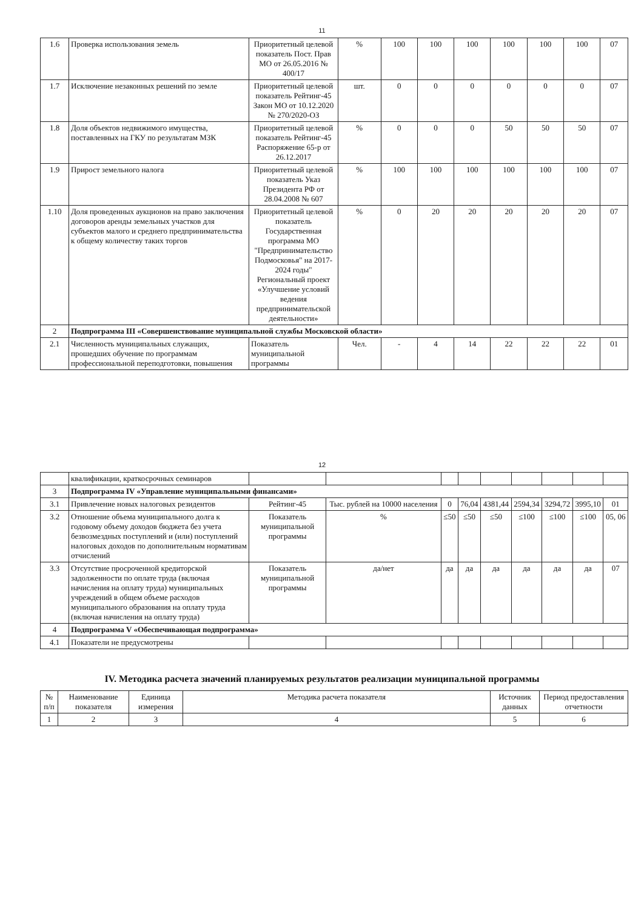11
| 1.6 | Проверка использования земель | Приоритетный целевой показатель Пост. Прав МО от 26.05.2016 № 400/17 | % | 100 | 100 | 100 | 100 | 100 | 100 | 07 |
| 1.7 | Исключение незаконных решений по земле | Приоритетный целевой показатель Рейтинг-45 Закон МО от 10.12.2020 № 270/2020-ОЗ | шт. | 0 | 0 | 0 | 0 | 0 | 0 | 07 |
| 1.8 | Доля объектов недвижимого имущества, поставленных на ГКУ по результатам МЗК | Приоритетный целевой показатель Рейтинг-45 Распоряжение 65-р от 26.12.2017 | % | 0 | 0 | 0 | 50 | 50 | 50 | 07 |
| 1.9 | Прирост земельного налога | Приоритетный целевой показатель Указ Президента РФ от 28.04.2008 № 607 | % | 100 | 100 | 100 | 100 | 100 | 100 | 07 |
| 1.10 | Доля проведенных аукционов на право заключения договоров аренды земельных участков для субъектов малого и среднего предпринимательства к общему количеству таких торгов | Приоритетный целевой показатель Государственная программа МО "Предпринимательство Подмосковья" на 2017-2024 годы" Региональный проект «Улучшение условий ведения предпринимательской деятельности» | % | 0 | 20 | 20 | 20 | 20 | 20 | 07 |
| 2 | Подпрограмма III «Совершенствование муниципальной службы Московской области» | | | | | | | | | |
| 2.1 | Численность муниципальных служащих, прошедших обучение по программам профессиональной переподготовки, повышения | Показатель муниципальной программы | Чел. | - | 4 | 14 | 22 | 22 | 22 | 01 |
12
| | квалификации, краткосрочных семинаров | | | | | | | | | |
| 3 | Подпрограмма IV «Управление муниципальными финансами» | | | | | | | | | |
| 3.1 | Привлечение новых налоговых резидентов | Рейтинг-45 | Тыс. рублей на 10000 населения | 0 | 76,04 | 4381,44 | 2594,34 | 3294,72 | 3995,10 | 01 |
| 3.2 | Отношение объема муниципального долга к годовому объему доходов бюджета без учета безвозмездных поступлений и (или) поступлений налоговых доходов по дополнительным нормативам отчислений | Показатель муниципальной программы | % | ≤50 | ≤50 | ≤50 | ≤100 | ≤100 | ≤100 | 05, 06 |
| 3.3 | Отсутствие просроченной кредиторской задолженности по оплате труда (включая начисления на оплату труда) муниципальных учреждений в общем объеме расходов муниципального образования на оплату труда (включая начисления на оплату труда) | Показатель муниципальной программы | да/нет | да | да | да | да | да | да | 07 |
| 4 | Подпрограмма V «Обеспечивающая подпрограмма» | | | | | | | | | |
| 4.1 | Показатели не предусмотрены | | | | | | | | | |
IV. Методика расчета значений планируемых результатов реализации муниципальной программы
| № п/п | Наименование показателя | Единица измерения | Методика расчета показателя | Источник данных | Период предоставления отчетности |
| --- | --- | --- | --- | --- | --- |
| 1 | 2 | 3 | 4 | 5 | 6 |